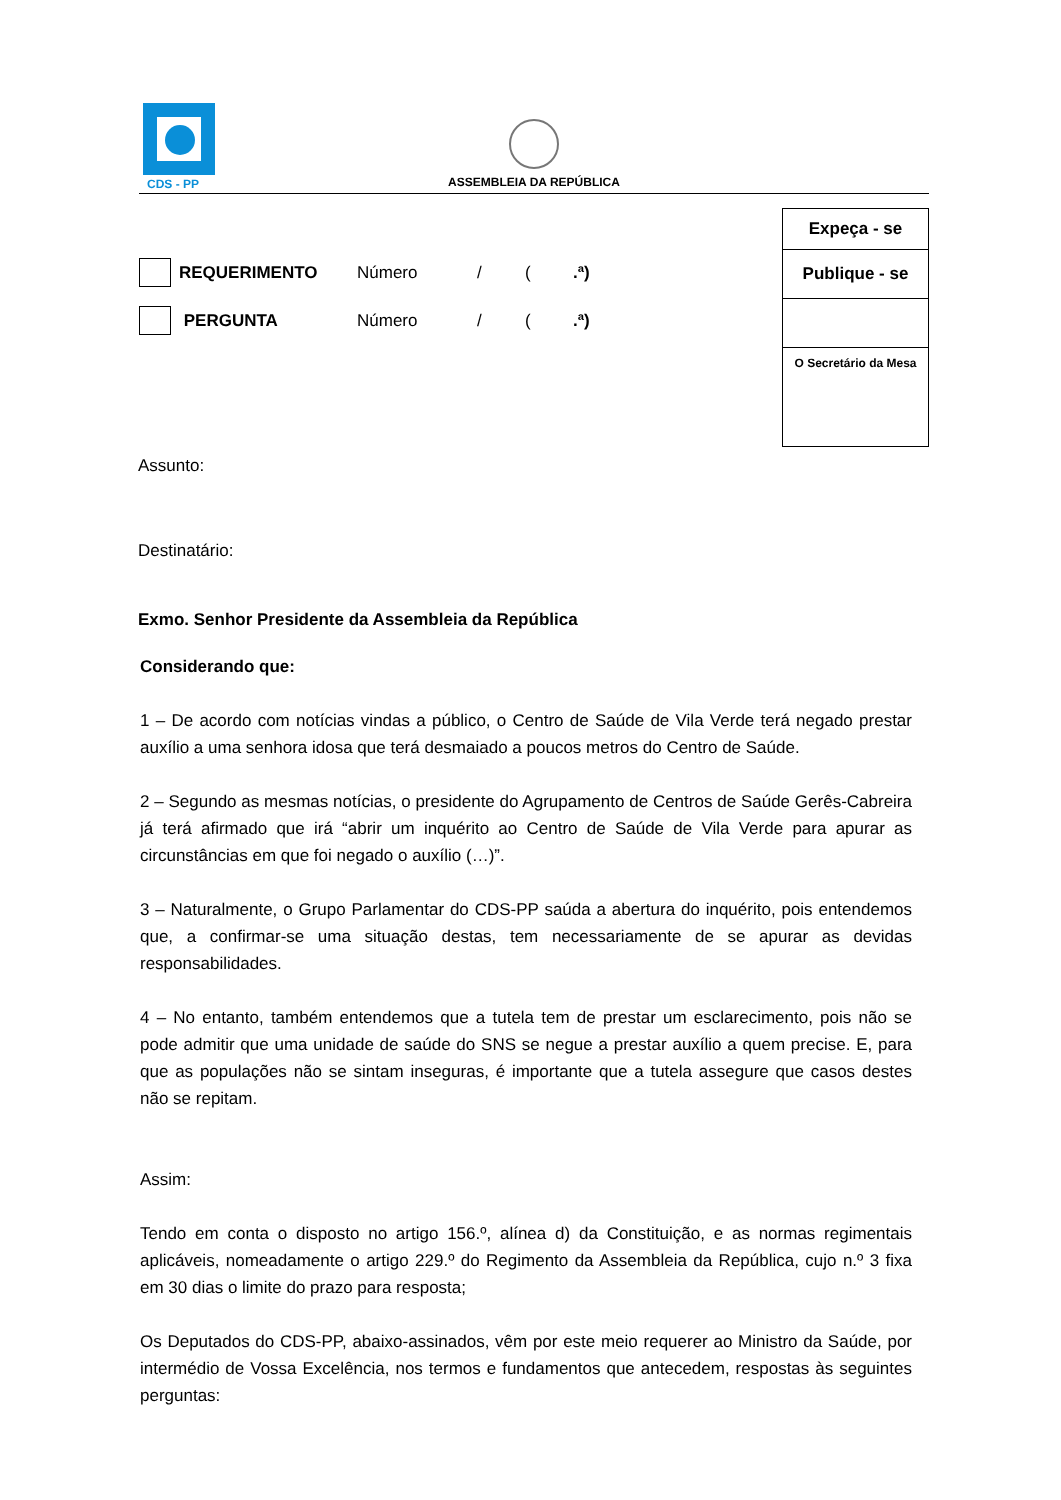CDS - PP
ASSEMBLEIA DA REPÚBLICA
Expeça - se
Publique - se
O Secretário da Mesa
REQUERIMENTO Número / (.ª)
PERGUNTA Número / (.ª)
Assunto:
Destinatário:
Exmo. Senhor Presidente da Assembleia da República
Considerando que:
1 – De acordo com notícias vindas a público, o Centro de Saúde de Vila Verde terá negado prestar auxílio a uma senhora idosa que terá desmaiado a poucos metros do Centro de Saúde.
2 – Segundo as mesmas notícias, o presidente do Agrupamento de Centros de Saúde Gerês-Cabreira já terá afirmado que irá “abrir um inquérito ao Centro de Saúde de Vila Verde para apurar as circunstâncias em que foi negado o auxílio (…)”.
3 – Naturalmente, o Grupo Parlamentar do CDS-PP saúda a abertura do inquérito, pois entendemos que, a confirmar-se uma situação destas, tem necessariamente de se apurar as devidas responsabilidades.
4 – No entanto, também entendemos que a tutela tem de prestar um esclarecimento, pois não se pode admitir que uma unidade de saúde do SNS se negue a prestar auxílio a quem precise. E, para que as populações não se sintam inseguras, é importante que a tutela assegure que casos destes não se repitam.
Assim:
Tendo em conta o disposto no artigo 156.º, alínea d) da Constituição, e as normas regimentais aplicáveis, nomeadamente o artigo 229.º do Regimento da Assembleia da República, cujo n.º 3 fixa em 30 dias o limite do prazo para resposta;
Os Deputados do CDS-PP, abaixo-assinados, vêm por este meio requerer ao Ministro da Saúde, por intermédio de Vossa Excelência, nos termos e fundamentos que antecedem, respostas às seguintes perguntas: